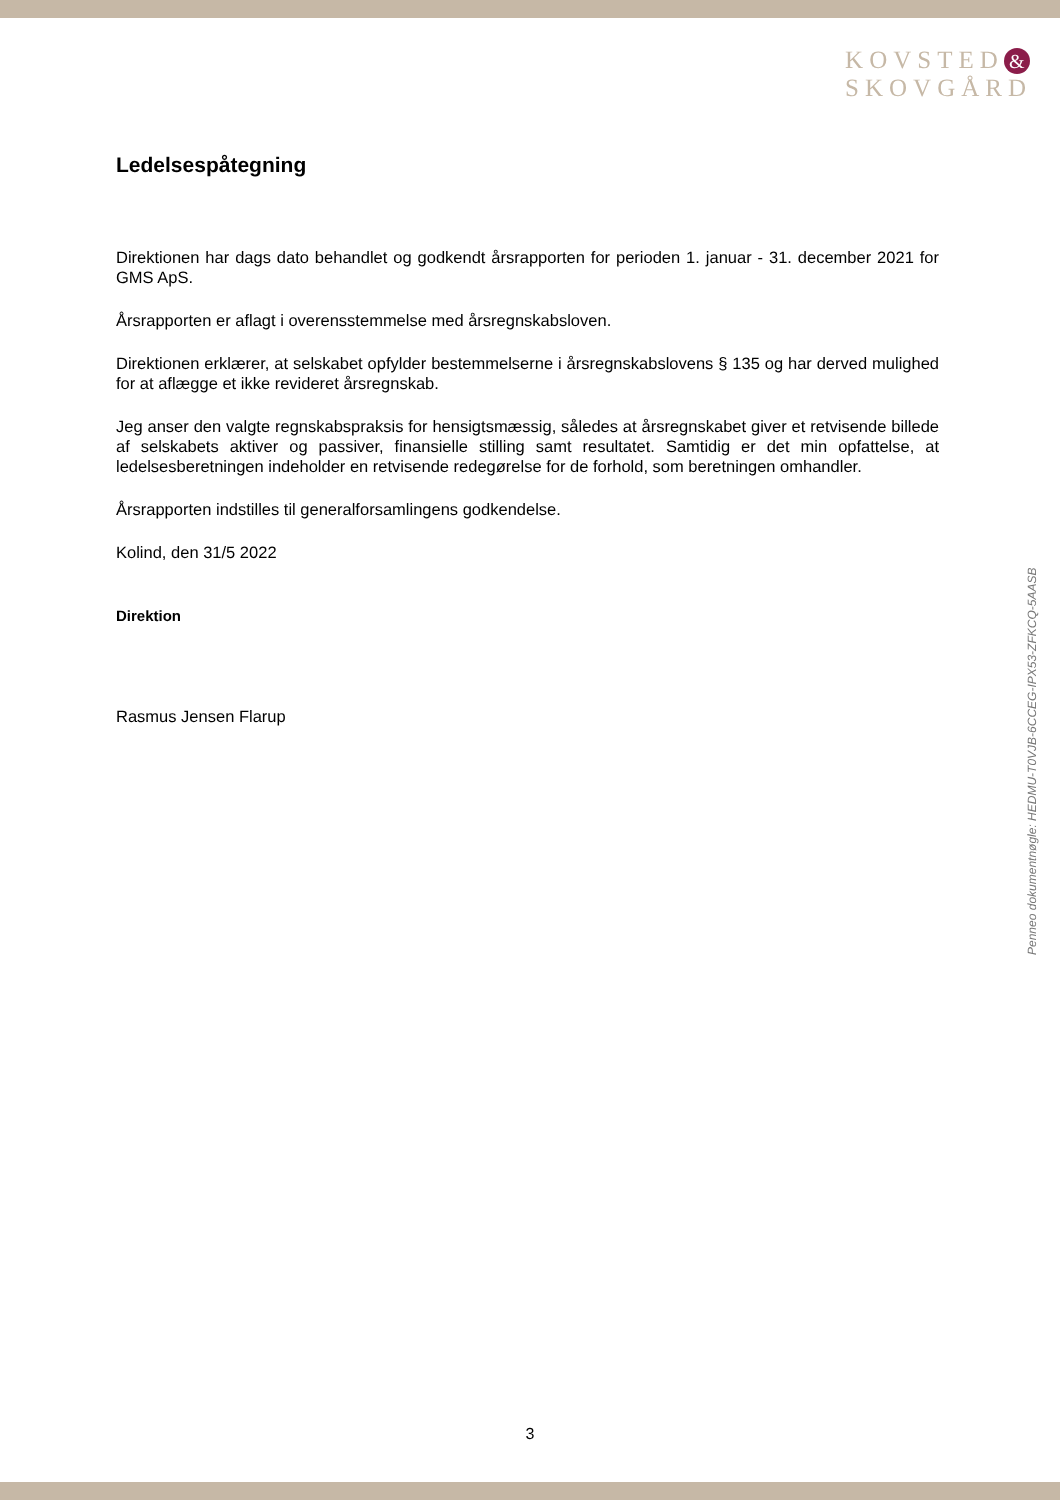KOVSTED &
SKOVGÅRD
Ledelsespåtegning
Direktionen har dags dato behandlet og godkendt årsrapporten for perioden 1. januar - 31. december 2021 for GMS ApS.
Årsrapporten er aflagt i overensstemmelse med årsregnskabsloven.
Direktionen erklærer, at selskabet opfylder bestemmelserne i årsregnskabslovens § 135 og har derved mulighed for at aflægge et ikke revideret årsregnskab.
Jeg anser den valgte regnskabspraksis for hensigtsmæssig, således at årsregnskabet giver et retvisende billede af selskabets aktiver og passiver, finansielle stilling samt resultatet. Samtidig er det min opfattelse, at ledelsesberetningen indeholder en retvisende redegørelse for de forhold, som beretningen omhandler.
Årsrapporten indstilles til generalforsamlingens godkendelse.
Kolind, den 31/5 2022
Direktion
Rasmus Jensen Flarup
Penneo dokumentnøgle: HEDMU-T0VJB-6CCEG-IPX53-ZFKCQ-5AASB
3